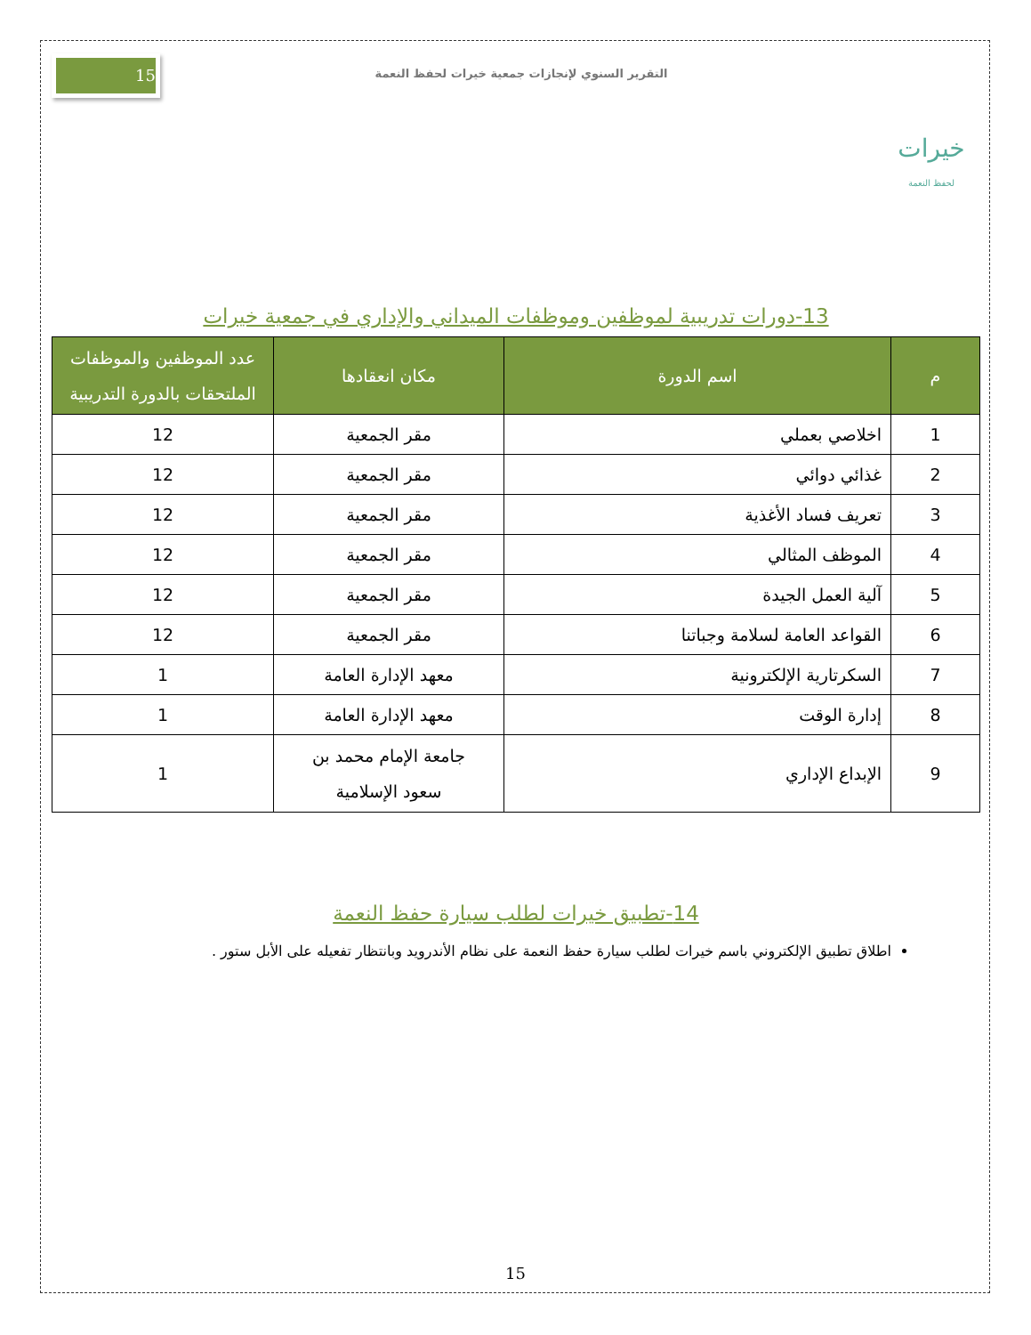خيرات
لحفظ النعمة
التقرير السنوي لإنجازات جمعية خيرات لحفظ النعمة
15
13-دورات تدريبية لموظفين وموظفات الميداني والإداري في جمعية خيرات
| م | اسم الدورة | مكان انعقادها | عدد الموظفين والموظفات الملتحقات بالدورة التدريبية |
| --- | --- | --- | --- |
| 1 | اخلاصي بعملي | مقر الجمعية | 12 |
| 2 | غذائي دوائي | مقر الجمعية | 12 |
| 3 | تعريف فساد الأغذية | مقر الجمعية | 12 |
| 4 | الموظف المثالي | مقر الجمعية | 12 |
| 5 | آلية العمل الجيدة | مقر الجمعية | 12 |
| 6 | القواعد العامة لسلامة وجباتنا | مقر الجمعية | 12 |
| 7 | السكرتارية الإلكترونية | معهد الإدارة العامة | 1 |
| 8 | إدارة الوقت | معهد الإدارة العامة | 1 |
| 9 | الإبداع الإداري | جامعة الإمام محمد بن سعود الإسلامية | 1 |
14-تطبيق خيرات لطلب سيارة حفظ النعمة
اطلاق تطبيق الإلكتروني باسم خيرات لطلب سيارة حفظ النعمة على نظام الأندرويد وبانتظار تفعيله على الأبل ستور .
15